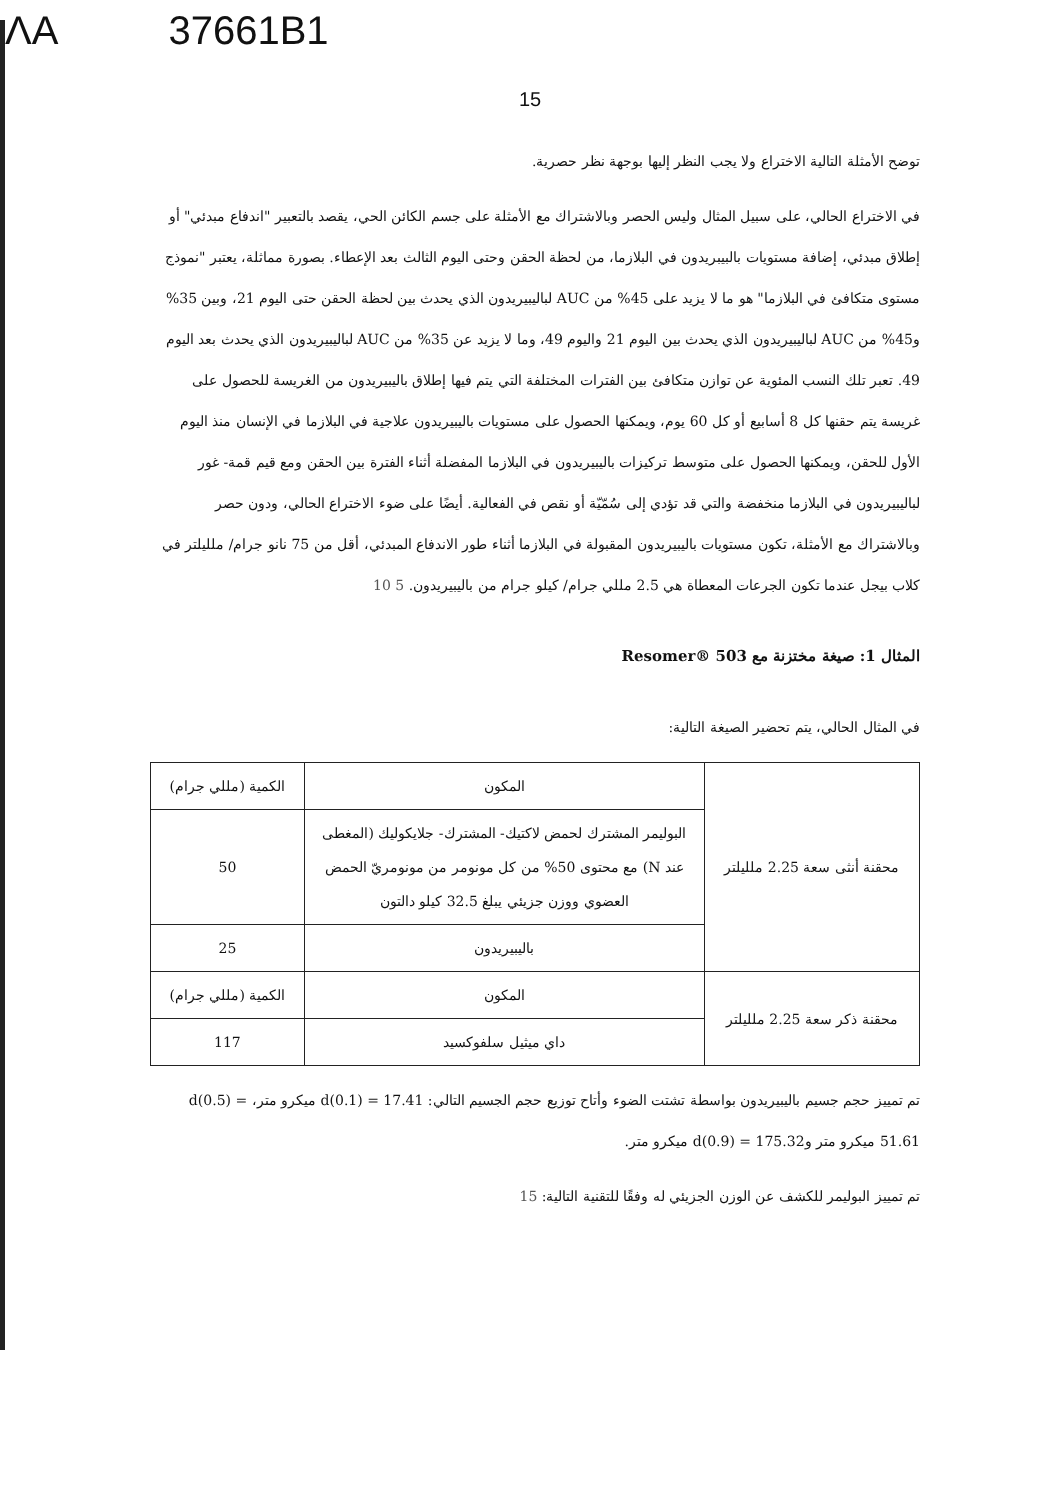ΛA 37661B1
15
توضح الأمثلة التالية الاختراع ولا يجب النظر إليها بوجهة نظر حصرية.
في الاختراع الحالي، على سبيل المثال وليس الحصر وبالاشتراك مع الأمثلة على جسم الكائن الحي، يقصد بالتعبير "اندفاع مبدئي" أو إطلاق مبدئي، إضافة مستويات بالبيبريدون في البلازما، من لحظة الحقن وحتى اليوم الثالث بعد الإعطاء. بصورة مماثلة، يعتبر "نموذج مستوى متكافئ في البلازما" هو ما لا يزيد على 45% من AUC لباليبيريدون الذي يحدث بين لحظة الحقن حتى اليوم 21، وبين 35% و45% من AUC لباليبيريدون الذي يحدث بين اليوم 21 واليوم 49، وما لا يزيد عن 35% من AUC لباليبيريدون الذي يحدث بعد اليوم 49. تعبر تلك النسب المئوية عن توازن متكافئ بين الفترات المختلفة التي يتم فيها إطلاق باليبيريدون من الغريسة للحصول على غريسة يتم حقنها كل 8 أسابيع أو كل 60 يوم، ويمكنها الحصول على مستويات باليبيريدون علاجية في البلازما في الإنسان منذ اليوم الأول للحقن، ويمكنها الحصول على متوسط تركيزات باليبيريدون في البلازما المفضلة أثناء الفترة بين الحقن ومع قيم قمة- غور لباليبيريدون في البلازما منخفضة والتي قد تؤدي إلى سُمّيّة أو نقص في الفعالية. أيضًا على ضوء الاختراع الحالي، ودون حصر وبالاشتراك مع الأمثلة، تكون مستويات باليبيريدون المقبولة في البلازما أثناء طور الاندفاع المبدئي، أقل من 75 نانو جرام/ ملليلتر في كلاب بيجل عندما تكون الجرعات المعطاة هي 2.5 مللي جرام/ كيلو جرام من باليبيريدون. 5 10
المثال 1: صيغة مختزنة مع Resomer® 503
في المثال الحالي، يتم تحضير الصيغة التالية:
| محقنة أنثى سعة 2.25 ملليلتر | المكون | الكمية (مللي جرام) |
| | البوليمر المشترك لحمض لاكتيك- المشترك- جلايكوليك (المغطى عند N) مع محتوى 50% من كل مونومر من مونومريّ الحمض العضوي ووزن جزيئي يبلغ 32.5 كيلو دالتون | 50 |
| | باليبيريدون | 25 |
| محقنة ذكر سعة 2.25 ملليلتر | المكون | الكمية (مللي جرام) |
| | داي ميثيل سلفوكسيد | 117 |
تم تمييز حجم جسيم باليبيريدون بواسطة تشتت الضوء وأتاح توزيع حجم الجسيم التالي: d(0.1) = 17.41 ميكرو متر، d(0.5) = 51.61 ميكرو متر وd(0.9) = 175.32 ميكرو متر.
تم تمييز البوليمر للكشف عن الوزن الجزيئي له وفقًا للتقنية التالية: 15